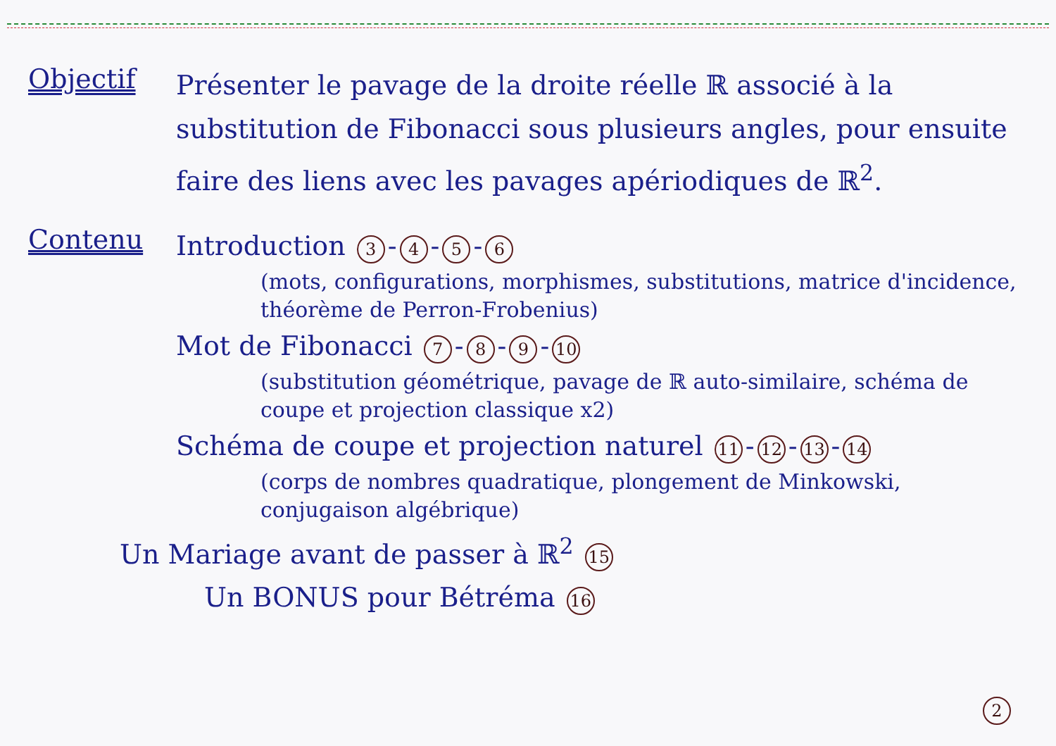Objectif
Présenter le pavage de la droite réelle ℝ associé à la substitution de Fibonacci sous plusieurs angles, pour ensuite faire des liens avec les pavages apériodiques de ℝ<sup>2</sup>.
Contenu
Introduction 3 - 4 - 5 - 6
(mots, configurations, morphismes, substitutions, matrice d'incidence, théorème de Perron-Frobenius)
Mot de Fibonacci 7 - 8 - 9 - 10
(substitution géométrique, pavage de ℝ auto-similaire, schéma de coupe et projection classique x2)
Schéma de coupe et projection naturel 11 - 12 - 13 - 14
(corps de nombres quadratique, plongement de Minkowski, conjugaison algébrique)
Un Mariage avant de passer à ℝ<sup>2</sup> 15
Un BONUS pour Bétréma 16
2